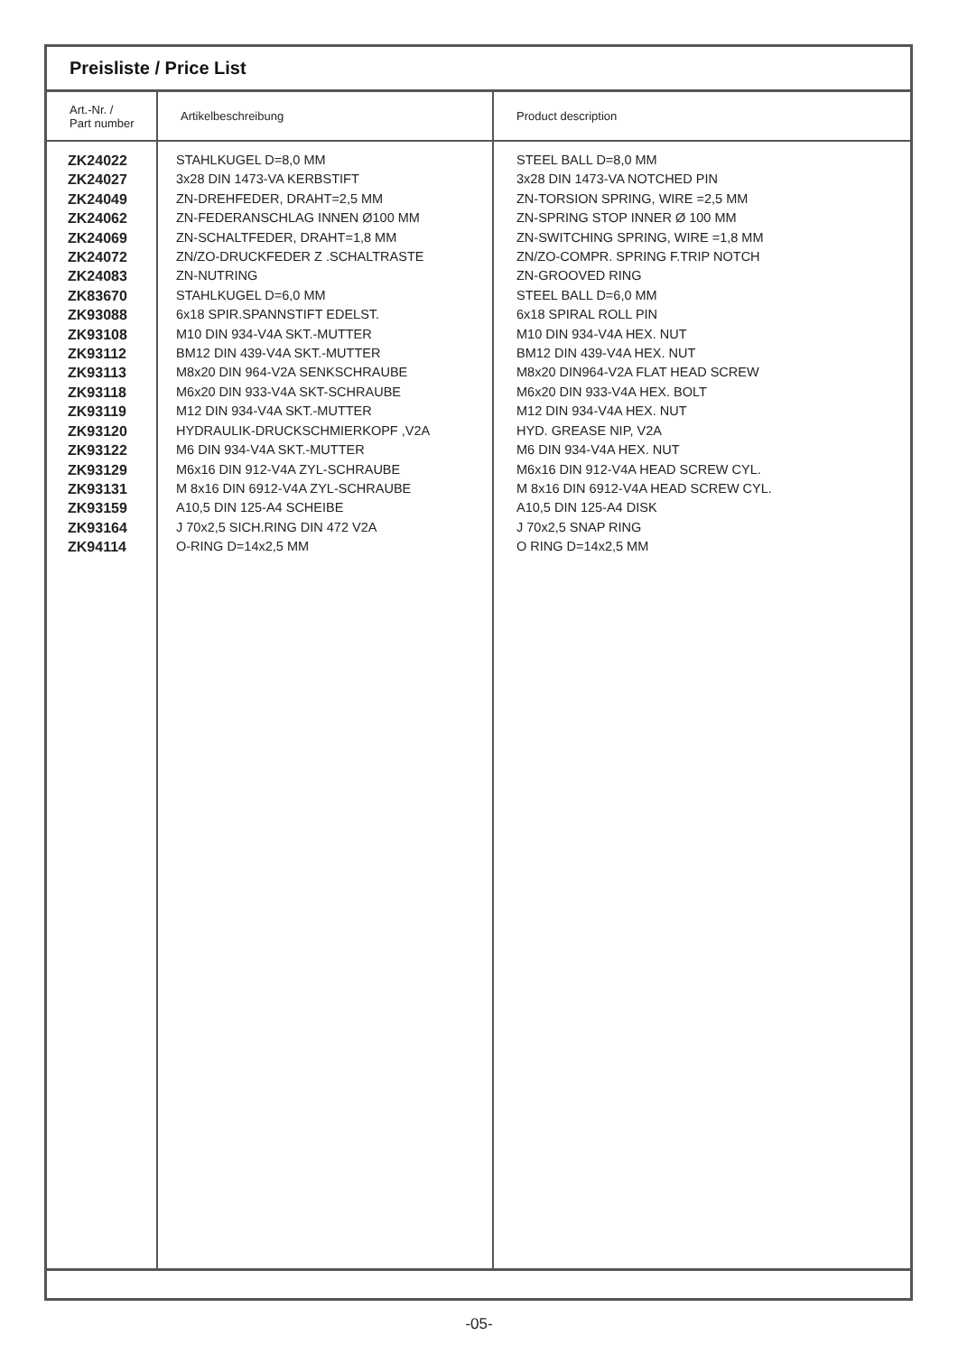Preisliste / Price List
| Art.-Nr. / Part number | Artikelbeschreibung | Product description |
| --- | --- | --- |
| ZK24022 ZK24027 ZK24049 ZK24062 ZK24069 ZK24072 ZK24083 ZK83670 ZK93088 ZK93108 ZK93112 ZK93113 ZK93118 ZK93119 ZK93120 ZK93122 ZK93129 ZK93131 ZK93159 ZK93164 ZK94114 | STAHLKUGEL D=8,0 MM 3x28 DIN 1473-VA KERBSTIFT ZN-DREHFEDER, DRAHT=2,5 MM ZN-FEDERANSCHLAG INNEN Ø100 MM ZN-SCHALTFEDER, DRAHT=1,8 MM ZN/ZO-DRUCKFEDER Z .SCHALTRASTE ZN-NUTRING STAHLKUGEL D=6,0 MM 6x18 SPIR.SPANNSTIFT EDELST. M10 DIN 934-V4A SKT.-MUTTER BM12 DIN 439-V4A SKT.-MUTTER M8x20 DIN 964-V2A SENKSCHRAUBE M6x20 DIN 933-V4A SKT-SCHRAUBE M12 DIN 934-V4A SKT.-MUTTER HYDRAULIK-DRUCKSCHMIERKOPF ,V2A M6 DIN 934-V4A SKT.-MUTTER M6x16 DIN 912-V4A ZYL-SCHRAUBE M 8x16 DIN 6912-V4A ZYL-SCHRAUBE A10,5 DIN 125-A4 SCHEIBE J 70x2,5 SICH.RING DIN 472 V2A O-RING D=14x2,5 MM | STEEL BALL D=8,0 MM 3x28 DIN 1473-VA NOTCHED PIN ZN-TORSION SPRING, WIRE =2,5 MM ZN-SPRING STOP INNER Ø 100 MM ZN-SWITCHING SPRING, WIRE =1,8 MM ZN/ZO-COMPR. SPRING F.TRIP NOTCH ZN-GROOVED RING STEEL BALL D=6,0 MM 6x18 SPIRAL ROLL PIN M10 DIN 934-V4A HEX. NUT BM12 DIN 439-V4A HEX. NUT M8x20 DIN964-V2A FLAT HEAD SCREW M6x20 DIN 933-V4A HEX. BOLT M12 DIN 934-V4A HEX. NUT HYD. GREASE NIP, V2A M6 DIN 934-V4A HEX. NUT M6x16 DIN 912-V4A HEAD SCREW CYL. M 8x16 DIN 6912-V4A HEAD SCREW CYL. A10,5 DIN 125-A4 DISK J 70x2,5 SNAP RING O RING D=14x2,5 MM |
-05-